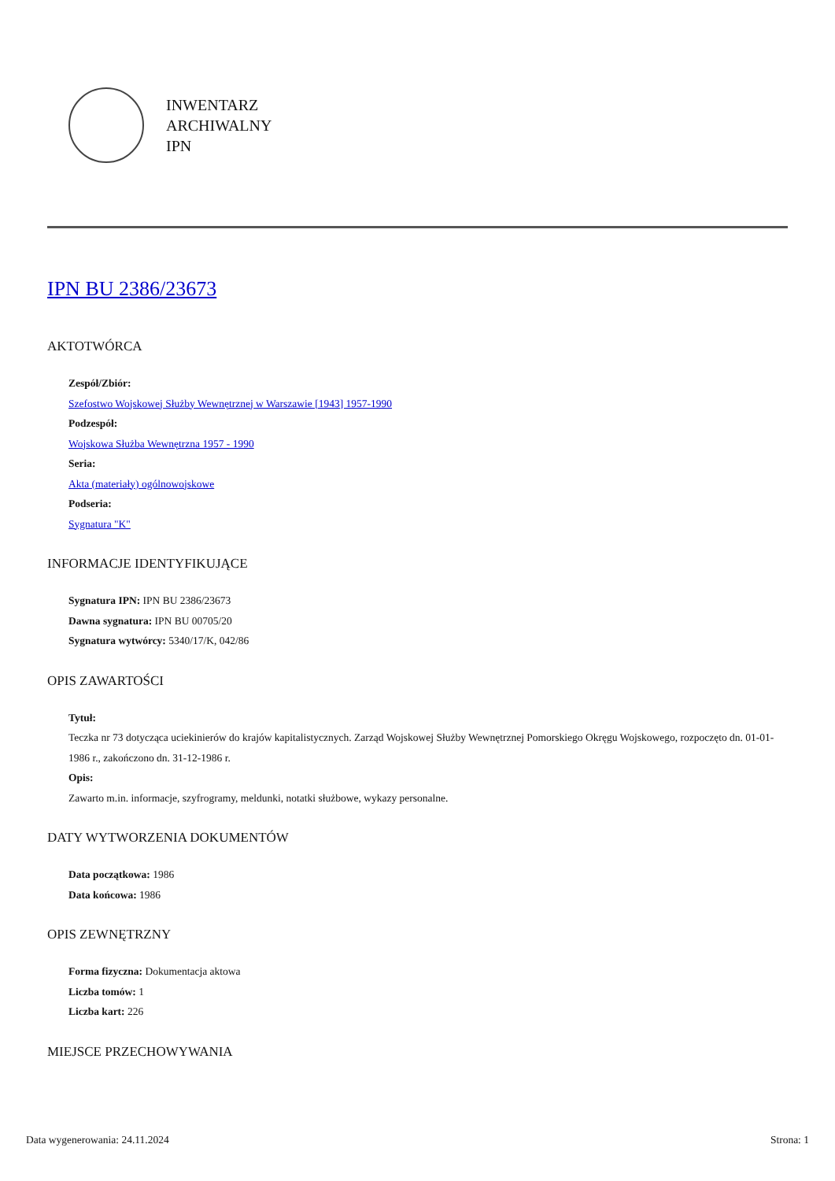INWENTARZ
ARCHIWALNY
IPN
IPN BU 2386/23673
AKTOTWÓRCA
Zespół/Zbiór:
Szefostwo Wojskowej Służby Wewnętrznej w Warszawie [1943] 1957-1990
Podzespół:
Wojskowa Służba Wewnętrzna 1957 - 1990
Seria:
Akta (materiały) ogólnowojskowe
Podseria:
Sygnatura "K"
INFORMACJE IDENTYFIKUJĄCE
Sygnatura IPN: IPN BU 2386/23673
Dawna sygnatura: IPN BU 00705/20
Sygnatura wytwórcy: 5340/17/K, 042/86
OPIS ZAWARTOŚCI
Tytuł:
Teczka nr 73 dotycząca uciekinierów do krajów kapitalistycznych. Zarząd Wojskowej Służby Wewnętrznej Pomorskiego Okręgu Wojskowego, rozpoczęto dn. 01-01-1986 r., zakończono dn. 31-12-1986 r.
Opis:
Zawarto m.in. informacje, szyfrogramy, meldunki, notatki służbowe, wykazy personalne.
DATY WYTWORZENIA DOKUMENTÓW
Data początkowa: 1986
Data końcowa: 1986
OPIS ZEWNĘTRZNY
Forma fizyczna: Dokumentacja aktowa
Liczba tomów: 1
Liczba kart: 226
MIEJSCE PRZECHOWYWANIA
Data wygenerowania: 24.11.2024 Strona: 1